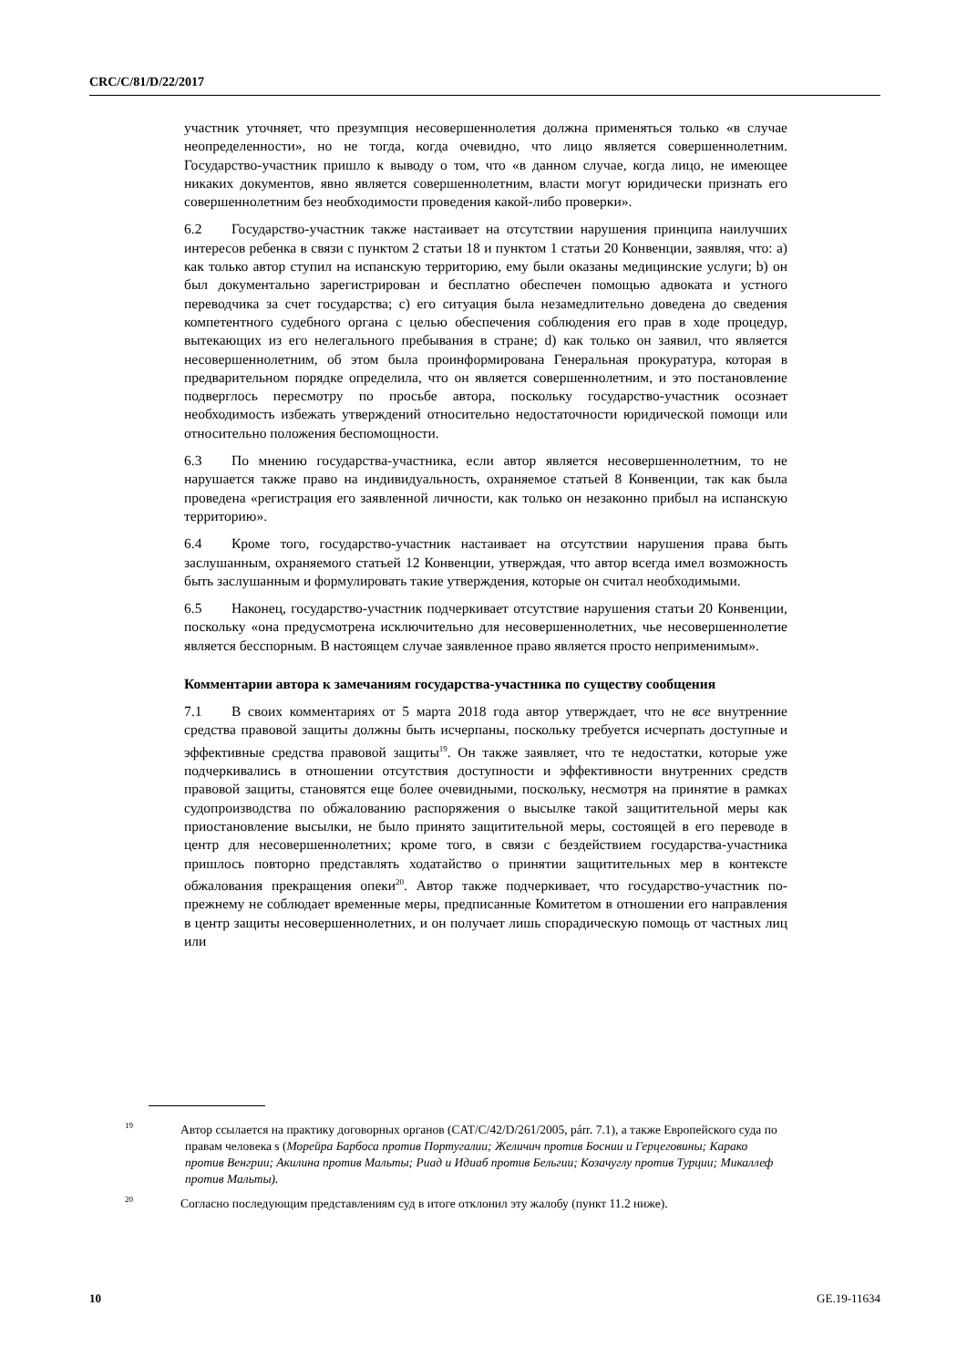CRC/C/81/D/22/2017
участник уточняет, что презумпция несовершеннолетия должна применяться только «в случае неопределенности», но не тогда, когда очевидно, что лицо является совершеннолетним. Государство-участник пришло к выводу о том, что «в данном случае, когда лицо, не имеющее никаких документов, явно является совершеннолетним, власти могут юридически признать его совершеннолетним без необходимости проведения какой-либо проверки».
6.2 Государство-участник также настаивает на отсутствии нарушения принципа наилучших интересов ребенка в связи с пунктом 2 статьи 18 и пунктом 1 статьи 20 Конвенции, заявляя, что: a) как только автор ступил на испанскую территорию, ему были оказаны медицинские услуги; b) он был документально зарегистрирован и бесплатно обеспечен помощью адвоката и устного переводчика за счет государства; c) его ситуация была незамедлительно доведена до сведения компетентного судебного органа с целью обеспечения соблюдения его прав в ходе процедур, вытекающих из его нелегального пребывания в стране; d) как только он заявил, что является несовершеннолетним, об этом была проинформирована Генеральная прокуратура, которая в предварительном порядке определила, что он является совершеннолетним, и это постановление подверглось пересмотру по просьбе автора, поскольку государство-участник осознает необходимость избежать утверждений относительно недостаточности юридической помощи или относительно положения беспомощности.
6.3 По мнению государства-участника, если автор является несовершеннолетним, то не нарушается также право на индивидуальность, охраняемое статьей 8 Конвенции, так как была проведена «регистрация его заявленной личности, как только он незаконно прибыл на испанскую территорию».
6.4 Кроме того, государство-участник настаивает на отсутствии нарушения права быть заслушанным, охраняемого статьей 12 Конвенции, утверждая, что автор всегда имел возможность быть заслушанным и формулировать такие утверждения, которые он считал необходимыми.
6.5 Наконец, государство-участник подчеркивает отсутствие нарушения статьи 20 Конвенции, поскольку «она предусмотрена исключительно для несовершеннолетних, чье несовершеннолетие является бесспорным. В настоящем случае заявленное право является просто неприменимым».
Комментарии автора к замечаниям государства-участника по существу сообщения
7.1 В своих комментариях от 5 марта 2018 года автор утверждает, что не все внутренние средства правовой защиты должны быть исчерпаны, поскольку требуется исчерпать доступные и эффективные средства правовой защиты<sup>19</sup>. Он также заявляет, что те недостатки, которые уже подчеркивались в отношении отсутствия доступности и эффективности внутренних средств правовой защиты, становятся еще более очевидными, поскольку, несмотря на принятие в рамках судопроизводства по обжалованию распоряжения о высылке такой защитительной меры как приостановление высылки, не было принято защитительной меры, состоящей в его переводе в центр для несовершеннолетних; кроме того, в связи с бездействием государства-участника пришлось повторно представлять ходатайство о принятии защитительных мер в контексте обжалования прекращения опеки<sup>20</sup>. Автор также подчеркивает, что государство-участник по-прежнему не соблюдает временные меры, предписанные Комитетом в отношении его направления в центр защиты несовершеннолетних, и он получает лишь спорадическую помощь от частных лиц или
<sup>19</sup> Автор ссылается на практику договорных органов (CAT/C/42/D/261/2005, párr. 7.1), а также Европейского суда по правам человека s (Морейра Барбоса против Португалии; Желичич против Боснии и Герцеговины; Карако против Венгрии; Акилина против Мальты; Риад и Идиаб против Бельгии; Козачуглу против Турции; Микаллеф против Мальты).
<sup>20</sup> Согласно последующим представлениям суд в итоге отклонил эту жалобу (пункт 11.2 ниже).
10 GE.19-11634